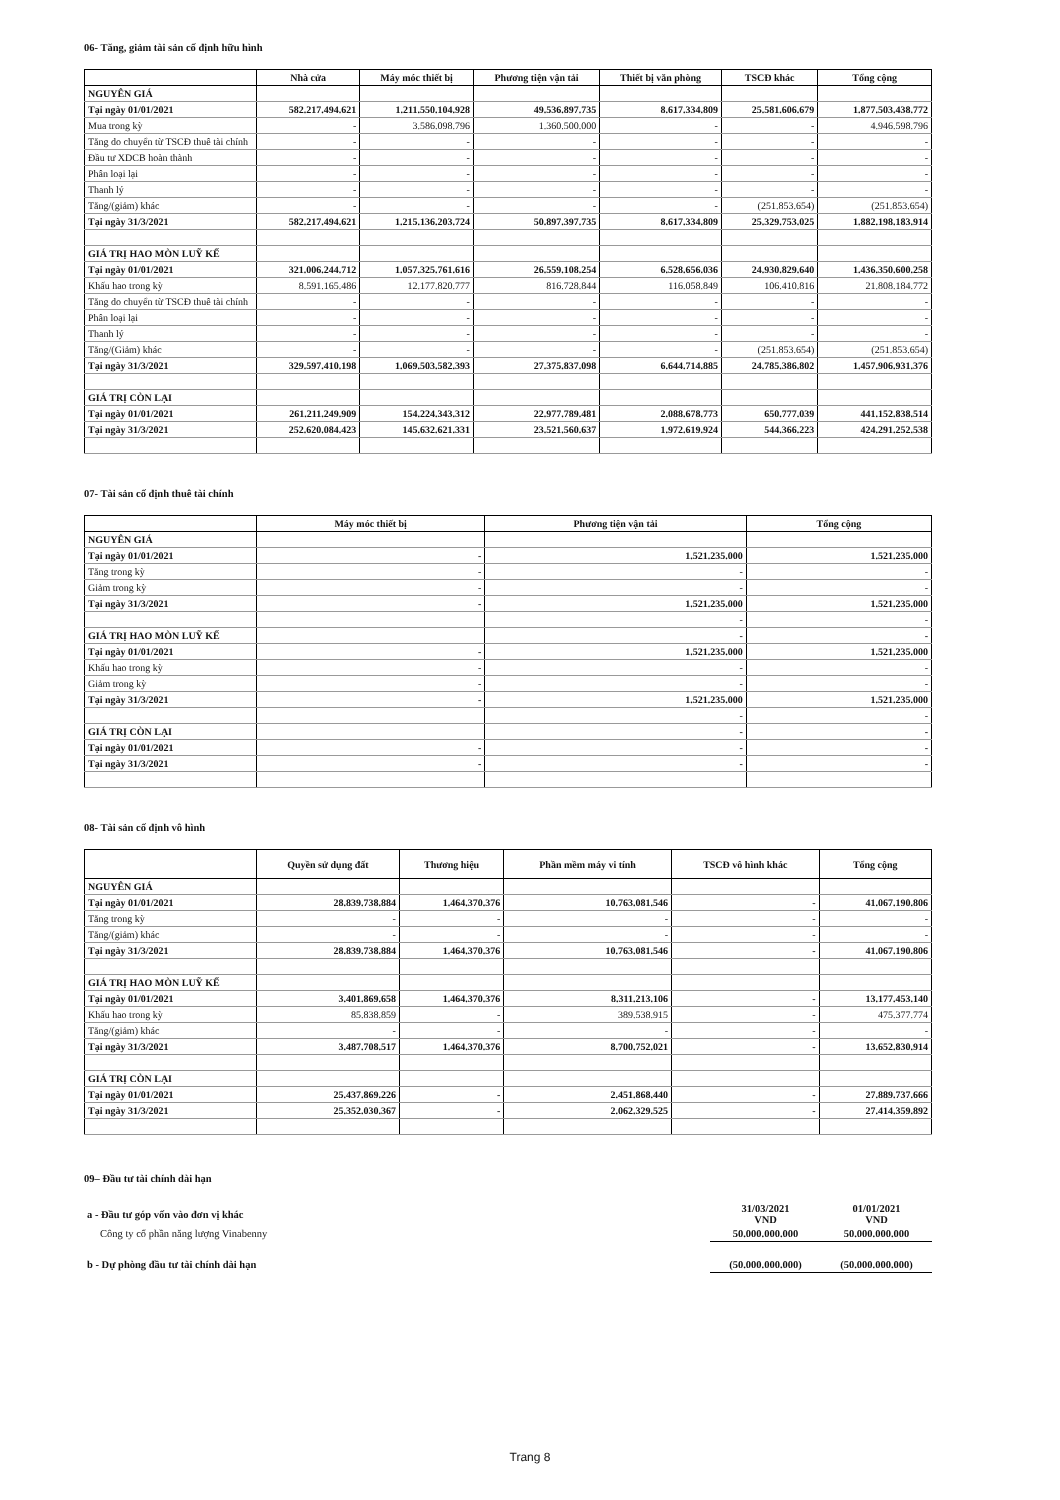06- Tăng, giảm tài sản cố định hữu hình
| | Nhà cửa | Máy móc thiết bị | Phương tiện vận tải | Thiết bị văn phòng | TSCĐ khác | Tổng cộng |
| --- | --- | --- | --- | --- | --- | --- |
| NGUYÊN GIÁ | | | | | | |
| Tại ngày 01/01/2021 | 582.217.494.621 | 1.211.550.104.928 | 49.536.897.735 | 8.617.334.809 | 25.581.606.679 | 1.877.503.438.772 |
| Mua trong kỳ | - | 3.586.098.796 | 1.360.500.000 | - | - | 4.946.598.796 |
| Tăng do chuyển từ TSCĐ thuê tài chính | - | - | - | - | - | - |
| Đầu tư XDCB hoàn thành | - | - | - | - | - | - |
| Phân loại lại | - | - | - | - | - | - |
| Thanh lý | - | - | - | - | - | - |
| Tăng/(giảm) khác | - | - | - | - | (251.853.654) | (251.853.654) |
| Tại ngày 31/3/2021 | 582.217.494.621 | 1.215.136.203.724 | 50.897.397.735 | 8.617.334.809 | 25.329.753.025 | 1.882.198.183.914 |
| GIÁ TRỊ HAO MÒN LUỸ KẾ | | | | | | |
| Tại ngày 01/01/2021 | 321.006.244.712 | 1.057.325.761.616 | 26.559.108.254 | 6.528.656.036 | 24.930.829.640 | 1.436.350.600.258 |
| Khấu hao trong kỳ | 8.591.165.486 | 12.177.820.777 | 816.728.844 | 116.058.849 | 106.410.816 | 21.808.184.772 |
| Tăng do chuyển từ TSCĐ thuê tài chính | - | - | - | - | - | - |
| Phân loại lại | - | - | - | - | - | - |
| Thanh lý | - | - | - | - | - | - |
| Tăng/(Giảm) khác | - | - | - | - | (251.853.654) | (251.853.654) |
| Tại ngày 31/3/2021 | 329.597.410.198 | 1.069.503.582.393 | 27.375.837.098 | 6.644.714.885 | 24.785.386.802 | 1.457.906.931.376 |
| GIÁ TRỊ CÒN LẠI | | | | | | |
| Tại ngày 01/01/2021 | 261.211.249.909 | 154.224.343.312 | 22.977.789.481 | 2.088.678.773 | 650.777.039 | 441.152.838.514 |
| Tại ngày 31/3/2021 | 252.620.084.423 | 145.632.621.331 | 23.521.560.637 | 1.972.619.924 | 544.366.223 | 424.291.252.538 |
07- Tài sản cố định thuê tài chính
| | Máy móc thiết bị | Phương tiện vận tải | Tổng cộng |
| --- | --- | --- | --- |
| NGUYÊN GIÁ | | | |
| Tại ngày 01/01/2021 | - | 1.521.235.000 | 1.521.235.000 |
| Tăng trong kỳ | - | - | - |
| Giảm trong kỳ | - | - | - |
| Tại ngày 31/3/2021 | - | 1.521.235.000 | 1.521.235.000 |
| | | - | - |
| GIÁ TRỊ HAO MÒN LUỸ KẾ | | - | - |
| Tại ngày 01/01/2021 | - | 1.521.235.000 | 1.521.235.000 |
| Khấu hao trong kỳ | - | - | - |
| Giảm trong kỳ | - | - | - |
| Tại ngày 31/3/2021 | - | 1.521.235.000 | 1.521.235.000 |
| | | - | - |
| GIÁ TRỊ CÒN LẠI | | - | - |
| Tại ngày 01/01/2021 | - | - | - |
| Tại ngày 31/3/2021 | - | - | - |
08- Tài sản cố định vô hình
| | Quyền sử dụng đất | Thương hiệu | Phần mềm máy vi tính | TSCĐ vô hình khác | Tổng cộng |
| --- | --- | --- | --- | --- | --- |
| NGUYÊN GIÁ | | | | | |
| Tại ngày 01/01/2021 | 28.839.738.884 | 1.464.370.376 | 10.763.081.546 | - | 41.067.190.806 |
| Tăng trong kỳ | - | - | - | - | - |
| Tăng/(giảm) khác | - | - | - | - | - |
| Tại ngày 31/3/2021 | 28.839.738.884 | 1.464.370.376 | 10.763.081.546 | - | 41.067.190.806 |
| GIÁ TRỊ HAO MÒN LUỸ KẾ | | | | | |
| Tại ngày 01/01/2021 | 3.401.869.658 | 1.464.370.376 | 8.311.213.106 | - | 13.177.453.140 |
| Khấu hao trong kỳ | 85.838.859 | - | 389.538.915 | - | 475.377.774 |
| Tăng/(giảm) khác | - | - | - | - | - |
| Tại ngày 31/3/2021 | 3.487.708.517 | 1.464.370.376 | 8.700.752.021 | - | 13.652.830.914 |
| GIÁ TRỊ CÒN LẠI | | | | | |
| Tại ngày 01/01/2021 | 25.437.869.226 | - | 2.451.868.440 | - | 27.889.737.666 |
| Tại ngày 31/3/2021 | 25.352.030.367 | - | 2.062.329.525 | - | 27.414.359.892 |
09– Đầu tư tài chính dài hạn
| a - Đầu tư góp vốn vào đơn vị khác | 31/03/2021 VND | 01/01/2021 VND |
| Công ty cổ phần năng lượng Vinabenny | 50.000.000.000 | 50.000.000.000 |
| b - Dự phòng đầu tư tài chính dài hạn | (50.000.000.000) | (50.000.000.000) |
Trang 8